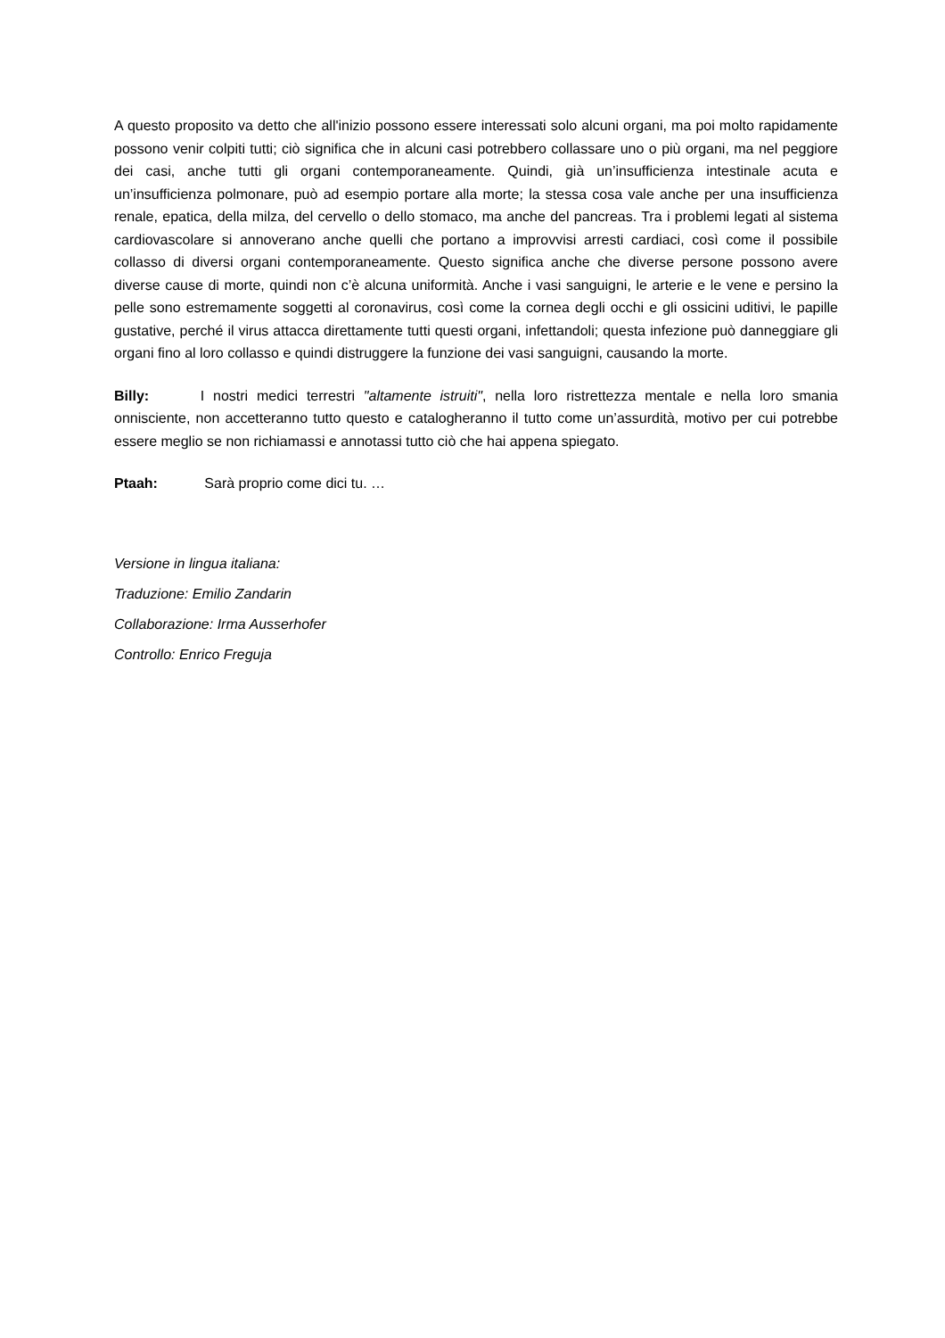A questo proposito va detto che all'inizio possono essere interessati solo alcuni organi, ma poi molto rapidamente possono venir colpiti tutti; ciò significa che in alcuni casi potrebbero collassare uno o più organi, ma nel peggiore dei casi, anche tutti gli organi contemporaneamente. Quindi, già un’insufficienza intestinale acuta e un’insufficienza polmonare, può ad esempio portare alla morte; la stessa cosa vale anche per una insufficienza renale, epatica, della milza, del cervello o dello stomaco, ma anche del pancreas. Tra i problemi legati al sistema cardiovascolare si annoverano anche quelli che portano a improvvisi arresti cardiaci, così come il possibile collasso di diversi organi contemporaneamente. Questo significa anche che diverse persone possono avere diverse cause di morte, quindi non c’è alcuna uniformità. Anche i vasi sanguigni, le arterie e le vene e persino la pelle sono estremamente soggetti al coronavirus, così come la cornea degli occhi e gli ossicini uditivi, le papille gustative, perché il virus attacca direttamente tutti questi organi, infettandoli; questa infezione può danneggiare gli organi fino al loro collasso e quindi distruggere la funzione dei vasi sanguigni, causando la morte.
Billy: I nostri medici terrestri "altamente istruiti", nella loro ristrettezza mentale e nella loro smania onnisciente, non accetteranno tutto questo e catalogheranno il tutto come un’assurdità, motivo per cui potrebbe essere meglio se non richiamassi e annotassi tutto ciò che hai appena spiegato.
Ptaah: Sarà proprio come dici tu. …
Versione in lingua italiana:
Traduzione: Emilio Zandarin
Collaborazione: Irma Ausserhofer
Controllo: Enrico Freguja